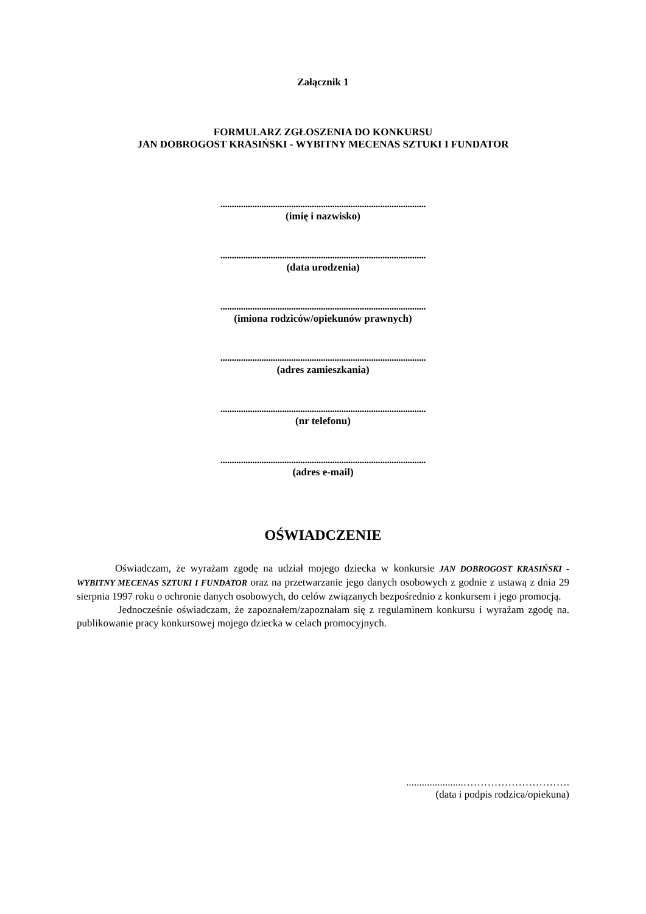Załącznik 1
FORMULARZ ZGŁOSZENIA DO KONKURSU
JAN DOBROGOST KRASIŃSKI - WYBITNY MECENAS SZTUKI I FUNDATOR
..........................................................................................
(imię i nazwisko)
..........................................................................................
(data urodzenia)
..........................................................................................
(imiona rodziców/opiekunów prawnych)
..........................................................................................
(adres zamieszkania)
..........................................................................................
(nr telefonu)
..........................................................................................
(adres e-mail)
OŚWIADCZENIE
Oświadczam, że wyrażam zgodę na udział mojego dziecka w konkursie JAN DOBROGOST KRASIŃSKI - WYBITNY MECENAS SZTUKI I FUNDATOR oraz na przetwarzanie jego danych osobowych z godnie z ustawą z dnia 29 sierpnia 1997 roku o ochronie danych osobowych, do celów związanych bezpośrednio z konkursem i jego promocją.
Jednocześnie oświadczam, że zapoznałem/zapoznałam się z regulaminem konkursu i wyrażam zgodę na. publikowanie pracy konkursowej mojego dziecka w celach promocyjnych.
......................………………………….
(data i podpis rodzica/opiekuna)